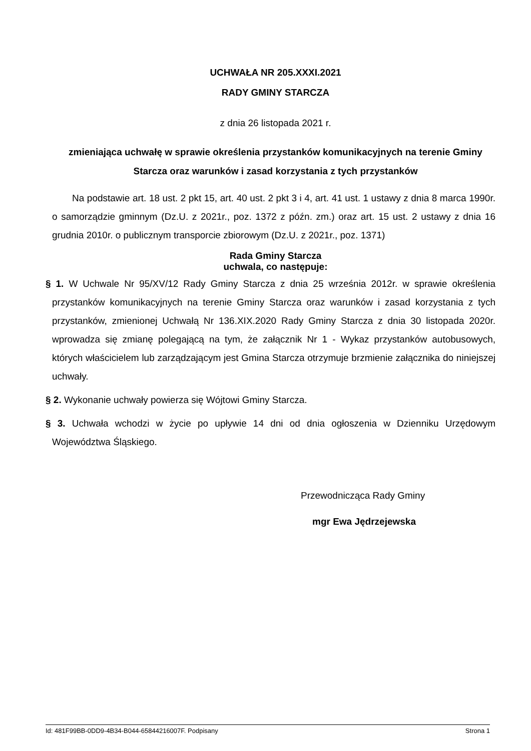UCHWAŁA NR 205.XXXI.2021
RADY GMINY STARCZA
z dnia 26 listopada 2021 r.
zmieniająca uchwałę w sprawie określenia przystanków komunikacyjnych na terenie Gminy Starcza oraz warunków i zasad korzystania z tych przystanków
Na podstawie art. 18 ust. 2 pkt 15, art. 40 ust. 2 pkt 3 i 4, art. 41 ust. 1 ustawy z dnia 8 marca 1990r. o samorządzie gminnym (Dz.U. z 2021r., poz. 1372 z późn. zm.) oraz art. 15 ust. 2 ustawy z dnia 16 grudnia 2010r. o publicznym transporcie zbiorowym (Dz.U. z 2021r., poz. 1371)
Rada Gminy Starcza
uchwala, co następuje:
§ 1. W Uchwale Nr 95/XV/12 Rady Gminy Starcza z dnia 25 września 2012r. w sprawie określenia przystanków komunikacyjnych na terenie Gminy Starcza oraz warunków i zasad korzystania z tych przystanków, zmienionej Uchwałą Nr 136.XIX.2020 Rady Gminy Starcza z dnia 30 listopada 2020r. wprowadza się zmianę polegającą na tym, że załącznik Nr 1 - Wykaz przystanków autobusowych, których właścicielem lub zarządzającym jest Gmina Starcza otrzymuje brzmienie załącznika do niniejszej uchwały.
§ 2. Wykonanie uchwały powierza się Wójtowi Gminy Starcza.
§ 3. Uchwała wchodzi w życie po upływie 14 dni od dnia ogłoszenia w Dzienniku Urzędowym Województwa Śląskiego.
Przewodnicząca Rady Gminy
mgr Ewa Jędrzejewska
Id: 481F99BB-0DD9-4B34-B044-65844216007F. Podpisany Strona 1